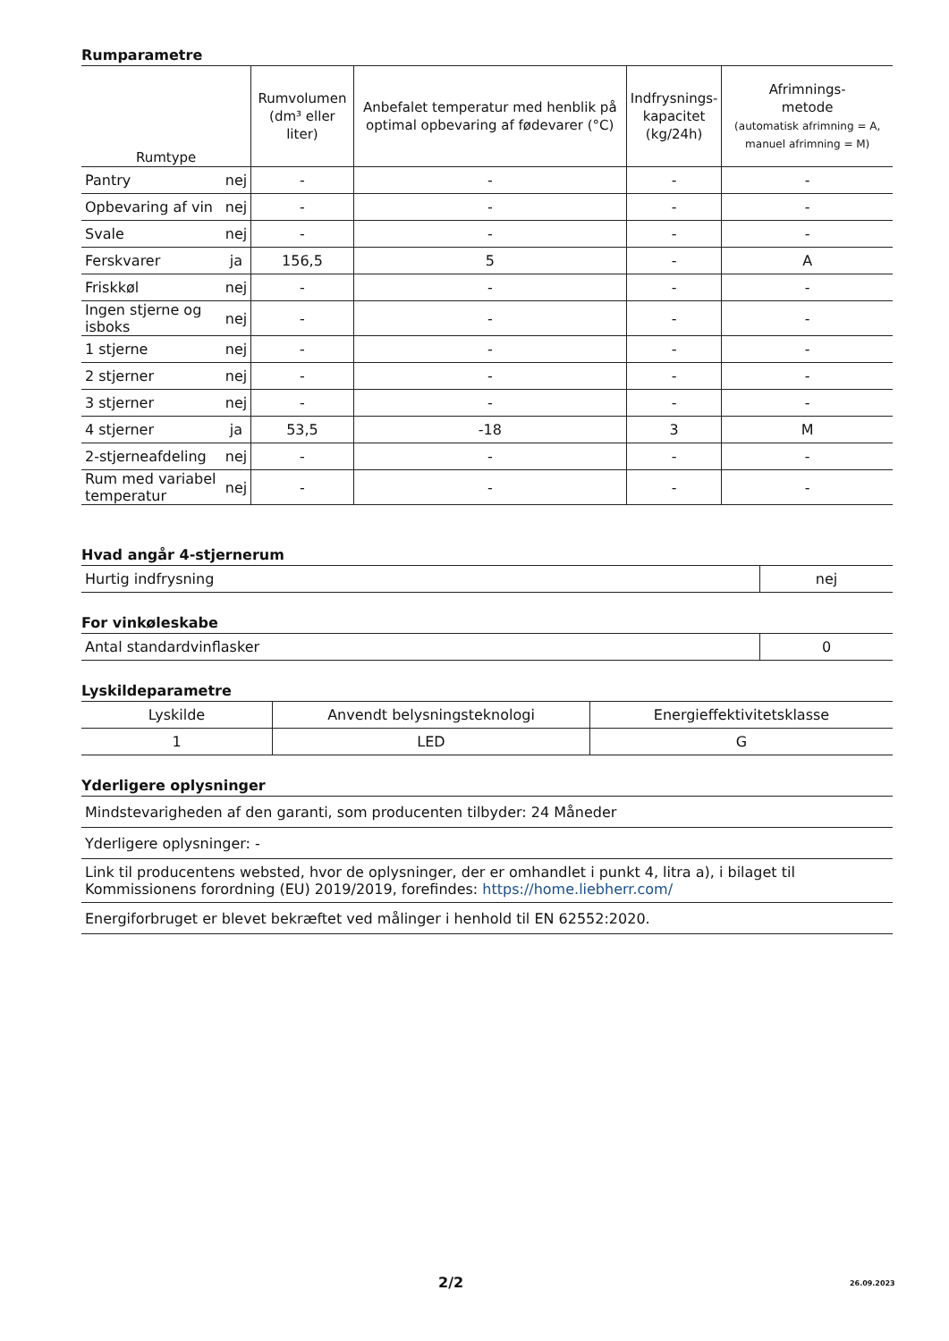Rumparametre
| Rumtype | | Rumvolumen (dm³ eller liter) | Anbefalet temperatur med henblik på optimal opbevaring af fødevarer (°C) | Indfrysnings- kapacitet (kg/24h) | Afrimnings- metode (automatisk afrimning = A, manuel afrimning = M) |
| --- | --- | --- | --- | --- | --- |
| Pantry | nej | - | - | - | - |
| Opbevaring af vin | nej | - | - | - | - |
| Svale | nej | - | - | - | - |
| Ferskvarer | ja | 156,5 | 5 | - | A |
| Friskkøl | nej | - | - | - | - |
| Ingen stjerne og isboks | nej | - | - | - | - |
| 1 stjerne | nej | - | - | - | - |
| 2 stjerner | nej | - | - | - | - |
| 3 stjerner | nej | - | - | - | - |
| 4 stjerner | ja | 53,5 | -18 | 3 | M |
| 2-stjerneafdeling | nej | - | - | - | - |
| Rum med variabel temperatur | nej | - | - | - | - |
Hvad angår 4-stjernerum
| Hurtig indfrysning | nej |
For vinkøleskabe
| Antal standardvinflasker | 0 |
Lyskildeparametre
| Lyskilde | Anvendt belysningsteknologi | Energieffektivitetsklasse |
| 1 | LED | G |
Yderligere oplysninger
| Mindstevarigheden af den garanti, som producenten tilbyder: 24 Måneder |
| Yderligere oplysninger: - |
| Link til producentens websted, hvor de oplysninger, der er omhandlet i punkt 4, litra a), i bilaget til Kommissionens forordning (EU) 2019/2019, forefindes: https://home.liebherr.com/ |
| Energiforbruget er blevet bekræftet ved målinger i henhold til EN 62552:2020. |
2/2 26.09.2023